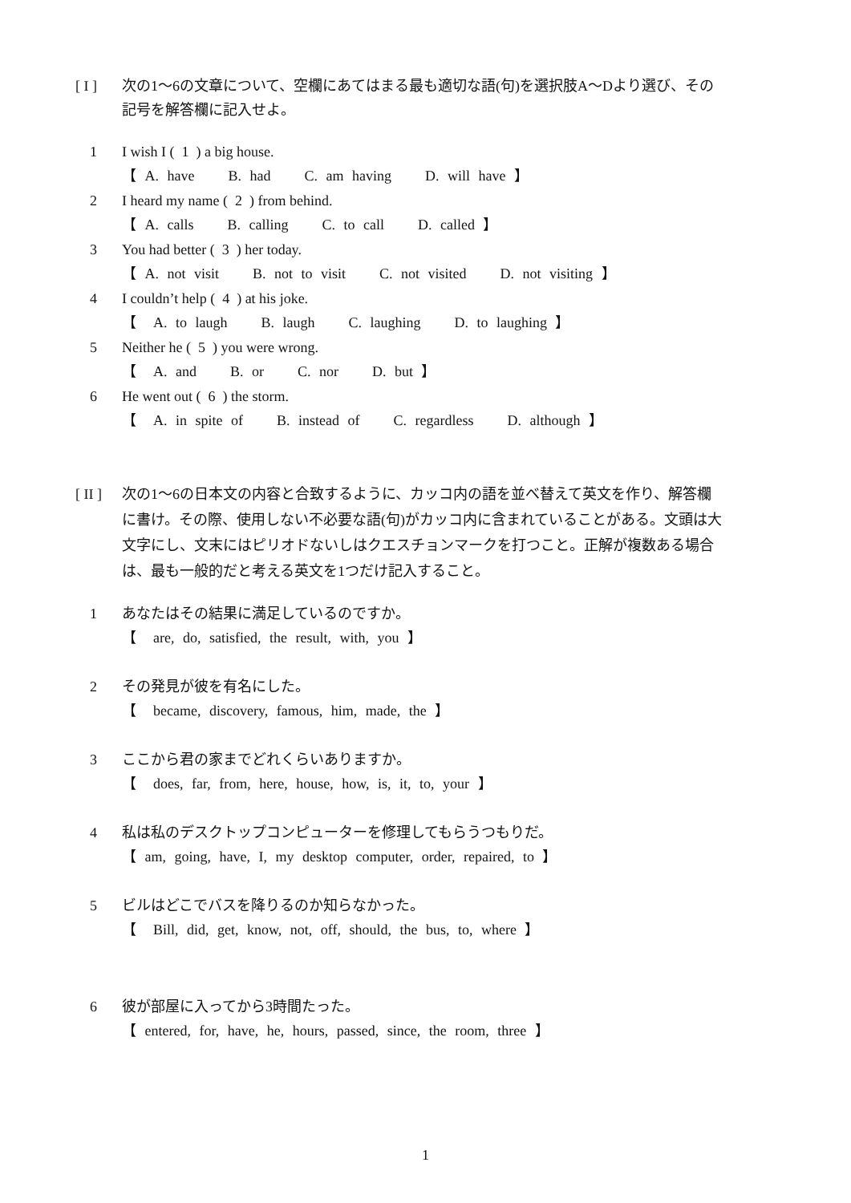[ I ] 次の1〜6の文章について、空欄にあてはまる最も適切な語(句)を選択肢A〜Dより選び、その記号を解答欄に記入せよ。
1 I wish I ( 1 ) a big house.
【 A. have B. had C. am having D. will have 】
2 I heard my name ( 2 ) from behind.
【 A. calls B. calling C. to call D. called 】
3 You had better ( 3 ) her today.
【 A. not visit B. not to visit C. not visited D. not visiting 】
4 I couldn’t help ( 4 ) at his joke.
【 A. to laugh B. laugh C. laughing D. to laughing 】
5 Neither he ( 5 ) you were wrong.
【 A. and B. or C. nor D. but 】
6 He went out ( 6 ) the storm.
【 A. in spite of B. instead of C. regardless D. although 】
[ II ]
次の1〜6の日本文の内容と合致するように、カッコ内の語を並べ替えて英文を作り、解答欄に書け。その際、使用しない不必要な語(句)がカッコ内に含まれていることがある。文頭は大文字にし、文末にはピリオドないしはクエスチョンマークを打つこと。正解が複数ある場合は、最も一般的だと考える英文を1つだけ記入すること。
1 あなたはその結果に満足しているのですか。
【 are, do, satisfied, the result, with, you 】
2 その発見が彼を有名にした。
【 became, discovery, famous, him, made, the 】
3 ここから君の家までどれくらいありますか。
【 does, far, from, here, house, how, is, it, to, your 】
4 私は私のデスクトップコンピューターを修理してもらうつもりだ。
【 am, going, have, I, my desktop computer, order, repaired, to 】
5 ビルはどこでバスを降りるのか知らなかった。
【 Bill, did, get, know, not, off, should, the bus, to, where 】
6 彼が部屋に入ってから3時間たった。
【 entered, for, have, he, hours, passed, since, the room, three 】
1